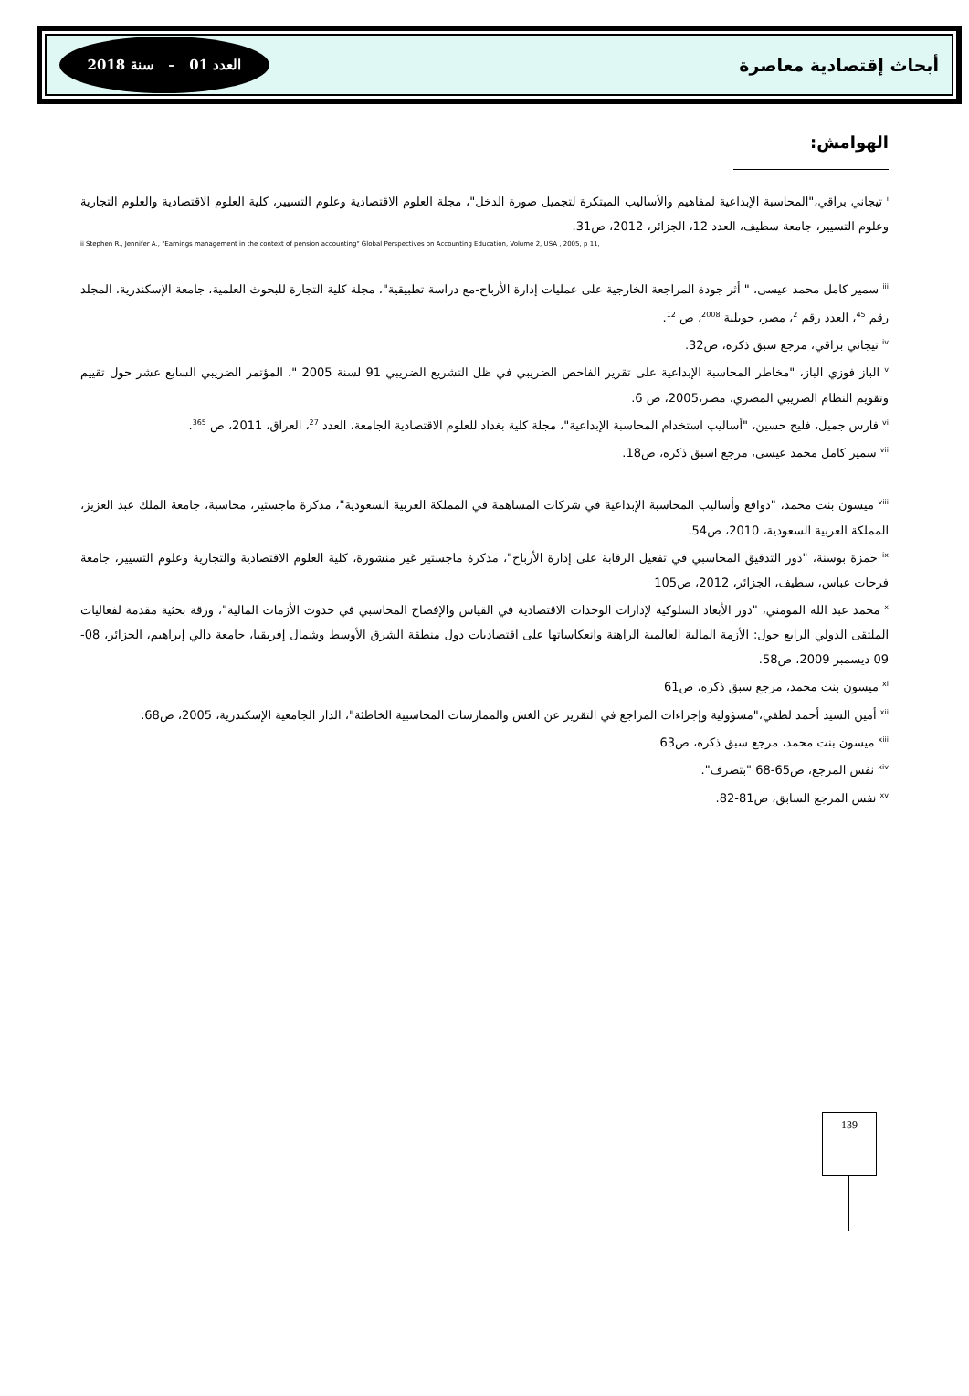أبحاث إقتصادية معاصرة العدد 01 – سنة 2018
الهوامش:
<sup>i</sup> تيجاني براقي،"المحاسبة الإبداعية لمفاهيم والأساليب المبتكرة لتجميل صورة الدخل"، مجلة العلوم الاقتصادية وعلوم التسيير، كلية العلوم الاقتصادية والعلوم التجارية وعلوم التسيير، جامعة سطيف، العدد 12، الجزائر، 2012، ص31.
ii Stephen R., Jennifer A., "Earnings management in the context of pension accounting" Global Perspectives on Accounting Education, Volume 2, USA , 2005, p 11,
<sup>iii</sup> سمير كامل محمد عيسى، " أثر جودة المراجعة الخارجية على عمليات إدارة الأرباح-مع دراسة تطبيقية"، مجلة كلية التجارة للبحوث العلمية، جامعة الإسكندرية، المجلد رقم <sup>45</sup>، العدد رقم <sup>2</sup>، مصر، جويلية <sup>2008</sup>، ص <sup>12</sup>.
<sup>iv</sup> تيجاني براقي، مرجع سبق ذكره، ص32.
<sup>v</sup> الباز فوزي الباز، "مخاطر المحاسبة الإبداعية على تقرير الفاحص الضريبي في ظل التشريع الضريبي 91 لسنة 2005 "، المؤتمر الضريبي السابع عشر حول تقييم وتقويم النظام الضريبي المصري، مصر،2005، ص 6.
<sup>vi</sup> فارس جميل، فليح حسين، "أساليب استخدام المحاسبة الإبداعية"، مجلة كلية بغداد للعلوم الاقتصادية الجامعة، العدد <sup>27</sup>، العراق، 2011، ص <sup>365</sup>.
<sup>vii</sup> سمير كامل محمد عيسى، مرجع اسبق ذكره، ص18.
<sup>viii</sup> ميسون بنت محمد، "دوافع وأساليب المحاسبة الإبداعية في شركات المساهمة في المملكة العربية السعودية"، مذكرة ماجستير، محاسبة، جامعة الملك عبد العزيز، المملكة العربية السعودية، 2010، ص54.
<sup>ix</sup> حمزة بوسنة، "دور التدقيق المحاسبي في تفعيل الرقابة على إدارة الأرباح"، مذكرة ماجستير غير منشورة، كلية العلوم الاقتصادية والتجارية وعلوم التسيير، جامعة فرحات عباس، سطيف، الجزائر، 2012، ص105
<sup>x</sup> محمد عبد الله المومني، "دور الأبعاد السلوكية لإدارات الوحدات الاقتصادية في القياس والإفصاح المحاسبي في حدوث الأزمات المالية"، ورقة بحثية مقدمة لفعاليات الملتقى الدولي الرابع حول: الأزمة المالية العالمية الراهنة وانعكاساتها على اقتصاديات دول منطقة الشرق الأوسط وشمال إفريقيا، جامعة دالي إبراهيم، الجزائر، 08-09 ديسمبر 2009، ص58.
<sup>xi</sup> ميسون بنت محمد، مرجع سبق ذكره، ص61
<sup>xii</sup> أمين السيد أحمد لطفي،"مسؤولية وإجراءات المراجع في التقرير عن الغش والممارسات المحاسبية الخاطئة"، الدار الجامعية الإسكندرية، 2005، ص68.
<sup>xiii</sup> ميسون بنت محمد، مرجع سبق ذكره، ص63
<sup>xiv</sup> نفس المرجع، ص65-68 "بتصرف".
<sup>xv</sup> نفس المرجع السابق، ص81-82.
139